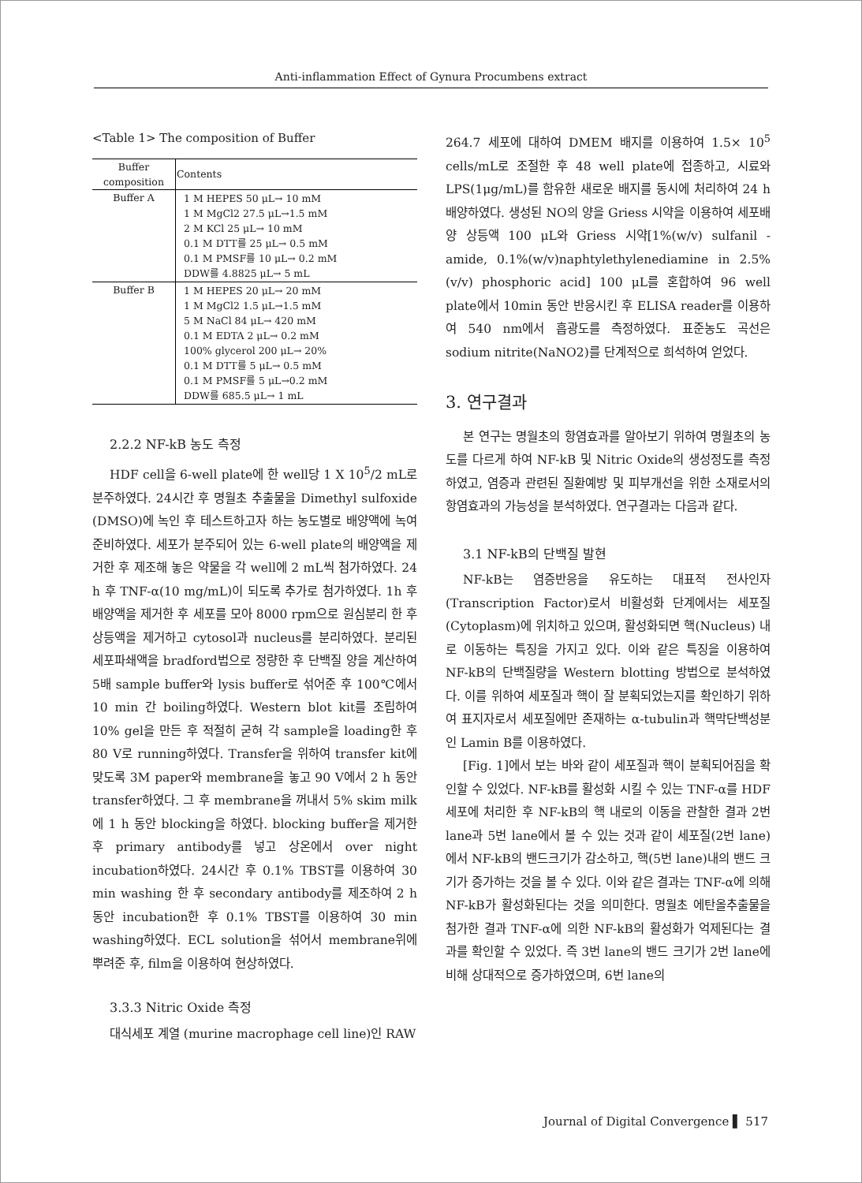Anti-inflammation Effect of Gynura Procumbens extract
<Table 1> The composition of Buffer
| Buffer composition | Contents |
| --- | --- |
| Buffer A | 1 M HEPES 50 μL→ 10 mM 1 M MgCl2 27.5 μL→1.5 mM 2 M KCl 25 μL→ 10 mM 0.1 M DTT를 25 μL→ 0.5 mM 0.1 M PMSF를 10 μL→ 0.2 mM DDW를 4.8825 μL→ 5 mL |
| Buffer B | 1 M HEPES 20 μL→ 20 mM 1 M MgCl2 1.5 μL→1.5 mM 5 M NaCl 84 μL→ 420 mM 0.1 M EDTA 2 μL→ 0.2 mM 100% glycerol 200 μL→ 20% 0.1 M DTT를 5 μL→ 0.5 mM 0.1 M PMSF를 5 μL→0.2 mM DDW를 685.5 μL→ 1 mL |
2.2.2 NF-kB 농도 측정
HDF cell을 6-well plate에 한 well당 1 X 10<sup>5</sup>/2 mL로 분주하였다. 24시간 후 명월초 추출물을 Dimethyl sulfoxide (DMSO)에 녹인 후 테스트하고자 하는 농도별로 배양액에 녹여 준비하였다. 세포가 분주되어 있는 6-well plate의 배양액을 제거한 후 제조해 놓은 약물을 각 well에 2 mL씩 첨가하였다. 24 h 후 TNF-α(10 mg/mL)이 되도록 추가로 첨가하였다. 1h 후 배양액을 제거한 후 세포를 모아 8000 rpm으로 원심분리 한 후 상등액을 제거하고 cytosol과 nucleus를 분리하였다. 분리된 세포파쇄액을 bradford법으로 정량한 후 단백질 양을 계산하여 5배 sample buffer와 lysis buffer로 섞어준 후 100℃에서 10 min 간 boiling하였다. Western blot kit를 조립하여 10% gel을 만든 후 적절히 굳혀 각 sample을 loading한 후 80 V로 running하였다. Transfer을 위하여 transfer kit에 맞도록 3M paper와 membrane을 놓고 90 V에서 2 h 동안 transfer하였다. 그 후 membrane을 꺼내서 5% skim milk에 1 h 동안 blocking을 하였다. blocking buffer을 제거한 후 primary antibody를 넣고 상온에서 over night incubation하였다. 24시간 후 0.1% TBST를 이용하여 30 min washing 한 후 secondary antibody를 제조하여 2 h 동안 incubation한 후 0.1% TBST를 이용하여 30 min washing하였다. ECL solution을 섞어서 membrane위에 뿌려준 후, film을 이용하여 현상하였다.
3.3.3 Nitric Oxide 측정
대식세포 계열 (murine macrophage cell line)인 RAW
264.7 세포에 대하여 DMEM 배지를 이용하여 1.5× 10<sup>5</sup> cells/mL로 조절한 후 48 well plate에 접종하고, 시료와 LPS(1μg/mL)를 함유한 새로운 배지를 동시에 처리하여 24 h 배양하였다. 생성된 NO의 양을 Griess 시약을 이용하여 세포배양 상등액 100 μL와 Griess 시약[1%(w/v) sulfanil -amide, 0.1%(w/v)naphtylethylenediamine in 2.5%(v/v) phosphoric acid] 100 μL를 혼합하여 96 well plate에서 10min 동안 반응시킨 후 ELISA reader를 이용하여 540 nm에서 흡광도를 측정하였다. 표준농도 곡선은 sodium nitrite(NaNO2)를 단계적으로 희석하여 얻었다.
3. 연구결과
본 연구는 명월초의 항염효과를 알아보기 위하여 명월초의 농도를 다르게 하여 NF-kB 및 Nitric Oxide의 생성정도를 측정하였고, 염증과 관련된 질환예방 및 피부개선을 위한 소재로서의 항염효과의 가능성을 분석하였다. 연구결과는 다음과 같다.
3.1 NF-kB의 단백질 발현
NF-kB는 염증반응을 유도하는 대표적 전사인자 (Transcription Factor)로서 비활성화 단계에서는 세포질 (Cytoplasm)에 위치하고 있으며, 활성화되면 핵(Nucleus) 내로 이동하는 특징을 가지고 있다. 이와 같은 특징을 이용하여 NF-kB의 단백질량을 Western blotting 방법으로 분석하였다. 이를 위하여 세포질과 핵이 잘 분획되었는지를 확인하기 위하여 표지자로서 세포질에만 존재하는 α-tubulin과 핵막단백성분인 Lamin B를 이용하였다.
[Fig. 1]에서 보는 바와 같이 세포질과 핵이 분획되어짐을 확인할 수 있었다. NF-kB를 활성화 시킬 수 있는 TNF-α를 HDF 세포에 처리한 후 NF-kB의 핵 내로의 이동을 관찰한 결과 2번 lane과 5번 lane에서 볼 수 있는 것과 같이 세포질(2번 lane)에서 NF-kB의 밴드크기가 감소하고, 핵(5번 lane)내의 밴드 크기가 증가하는 것을 볼 수 있다. 이와 같은 결과는 TNF-α에 의해 NF-kB가 활성화된다는 것을 의미한다. 명월초 에탄올추출물을 첨가한 결과 TNF-α에 의한 NF-kB의 활성화가 억제된다는 결과를 확인할 수 있었다. 즉 3번 lane의 밴드 크기가 2번 lane에 비해 상대적으로 증가하였으며, 6번 lane의
Journal of Digital Convergence ▌ 517